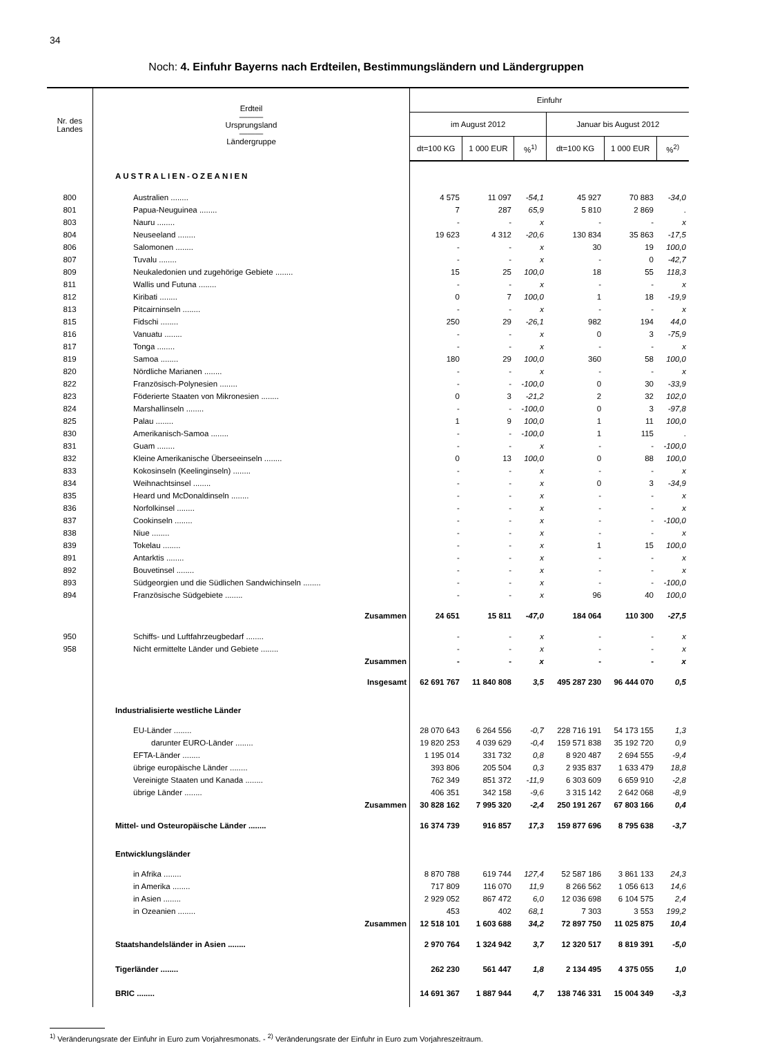34
Noch: 4. Einfuhr Bayerns nach Erdteilen, Bestimmungsländern und Ländergruppen
| Nr. des Landes | Erdteil ——— Ursprungsland ——— Ländergruppe | Einfuhr | | | | | |
| --- | --- | --- | --- | --- | --- | --- | --- |
| | | im August 2012 | | | Januar bis August 2012 | | |
| | | dt=100 KG | 1 000 EUR | %<sup>1)</sup> | dt=100 KG | 1 000 EUR | %<sup>2)</sup> |
| | AUSTRALIEN-OZEANIEN | | | | | | |
| 800 | Australien ........ | 4 575 | 11 097 | -54,1 | 45 927 | 70 883 | -34,0 |
| 801 | Papua-Neuguinea ........ | 7 | 287 | 65,9 | 5 810 | 2 869 | . |
| 803 | Nauru ........ | - | - | x | - | - | x |
| 804 | Neuseeland ........ | 19 623 | 4 312 | -20,6 | 130 834 | 35 863 | -17,5 |
| 806 | Salomonen ........ | - | - | x | 30 | 19 | 100,0 |
| 807 | Tuvalu ........ | - | - | x | - | 0 | -42,7 |
| 809 | Neukaledonien und zugehörige Gebiete ........ | 15 | 25 | 100,0 | 18 | 55 | 118,3 |
| 811 | Wallis und Futuna ........ | - | - | x | - | - | x |
| 812 | Kiribati ........ | 0 | 7 | 100,0 | 1 | 18 | -19,9 |
| 813 | Pitcairninseln ........ | - | - | x | - | - | x |
| 815 | Fidschi ........ | 250 | 29 | -26,1 | 982 | 194 | 44,0 |
| 816 | Vanuatu ........ | - | - | x | 0 | 3 | -75,9 |
| 817 | Tonga ........ | - | - | x | - | - | x |
| 819 | Samoa ........ | 180 | 29 | 100,0 | 360 | 58 | 100,0 |
| 820 | Nördliche Marianen ........ | - | - | x | - | - | x |
| 822 | Französisch-Polynesien ........ | - | - | -100,0 | 0 | 30 | -33,9 |
| 823 | Föderierte Staaten von Mikronesien ........ | 0 | 3 | -21,2 | 2 | 32 | 102,0 |
| 824 | Marshallinseln ........ | - | - | -100,0 | 0 | 3 | -97,8 |
| 825 | Palau ........ | 1 | 9 | 100,0 | 1 | 11 | 100,0 |
| 830 | Amerikanisch-Samoa ........ | - | - | -100,0 | 1 | 115 | . |
| 831 | Guam ........ | - | - | x | - | - | -100,0 |
| 832 | Kleine Amerikanische Überseeinseln ........ | 0 | 13 | 100,0 | 0 | 88 | 100,0 |
| 833 | Kokosinseln (Keelinginseln) ........ | - | - | x | - | - | x |
| 834 | Weihnachtsinsel ........ | - | - | x | 0 | 3 | -34,9 |
| 835 | Heard und McDonaldinseln ........ | - | - | x | - | - | x |
| 836 | Norfolkinsel ........ | - | - | x | - | - | x |
| 837 | Cookinseln ........ | - | - | x | - | - | -100,0 |
| 838 | Niue ........ | - | - | x | - | - | x |
| 839 | Tokelau ........ | - | - | x | 1 | 15 | 100,0 |
| 891 | Antarktis ........ | - | - | x | - | - | x |
| 892 | Bouvetinsel ........ | - | - | x | - | - | x |
| 893 | Südgeorgien und die Südlichen Sandwichinseln ........ | - | - | x | - | - | -100,0 |
| 894 | Französische Südgebiete ........ | - | - | x | 96 | 40 | 100,0 |
| | Zusammen | 24 651 | 15 811 | -47,0 | 184 064 | 110 300 | -27,5 |
| 950 | Schiffs- und Luftfahrzeugbedarf ........ | - | - | x | - | - | x |
| 958 | Nicht ermittelte Länder und Gebiete ........ | - | - | x | - | - | x |
| | Zusammen | - | - | x | - | - | x |
| | Insgesamt | 62 691 767 | 11 840 808 | 3,5 | 495 287 230 | 96 444 070 | 0,5 |
| | Industrialisierte westliche Länder | | | | | | |
| | EU-Länder ........ | 28 070 643 | 6 264 556 | -0,7 | 228 716 191 | 54 173 155 | 1,3 |
| | darunter EURO-Länder ........ | 19 820 253 | 4 039 629 | -0,4 | 159 571 838 | 35 192 720 | 0,9 |
| | EFTA-Länder ........ | 1 195 014 | 331 732 | 0,8 | 8 920 487 | 2 694 555 | -9,4 |
| | übrige europäische Länder ........ | 393 806 | 205 504 | 0,3 | 2 935 837 | 1 633 479 | 18,8 |
| | Vereinigte Staaten und Kanada ........ | 762 349 | 851 372 | -11,9 | 6 303 609 | 6 659 910 | -2,8 |
| | übrige Länder ........ | 406 351 | 342 158 | -9,6 | 3 315 142 | 2 642 068 | -8,9 |
| | Zusammen | 30 828 162 | 7 995 320 | -2,4 | 250 191 267 | 67 803 166 | 0,4 |
| | Mittel- und Osteuropäische Länder ........ | 16 374 739 | 916 857 | 17,3 | 159 877 696 | 8 795 638 | -3,7 |
| | Entwicklungsländer | | | | | | |
| | in Afrika ........ | 8 870 788 | 619 744 | 127,4 | 52 587 186 | 3 861 133 | 24,3 |
| | in Amerika ........ | 717 809 | 116 070 | 11,9 | 8 266 562 | 1 056 613 | 14,6 |
| | in Asien ........ | 2 929 052 | 867 472 | 6,0 | 12 036 698 | 6 104 575 | 2,4 |
| | in Ozeanien ........ | 453 | 402 | 68,1 | 7 303 | 3 553 | 199,2 |
| | Zusammen | 12 518 101 | 1 603 688 | 34,2 | 72 897 750 | 11 025 875 | 10,4 |
| | Staatshandelsländer in Asien ........ | 2 970 764 | 1 324 942 | 3,7 | 12 320 517 | 8 819 391 | -5,0 |
| | Tigerländer ........ | 262 230 | 561 447 | 1,8 | 2 134 495 | 4 375 055 | 1,0 |
| | BRIC ........ | 14 691 367 | 1 887 944 | 4,7 | 138 746 331 | 15 004 349 | -3,3 |
<sup>1)</sup> Veränderungsrate der Einfuhr in Euro zum Vorjahresmonats. - <sup>2)</sup> Veränderungsrate der Einfuhr in Euro zum Vorjahreszeitraum.